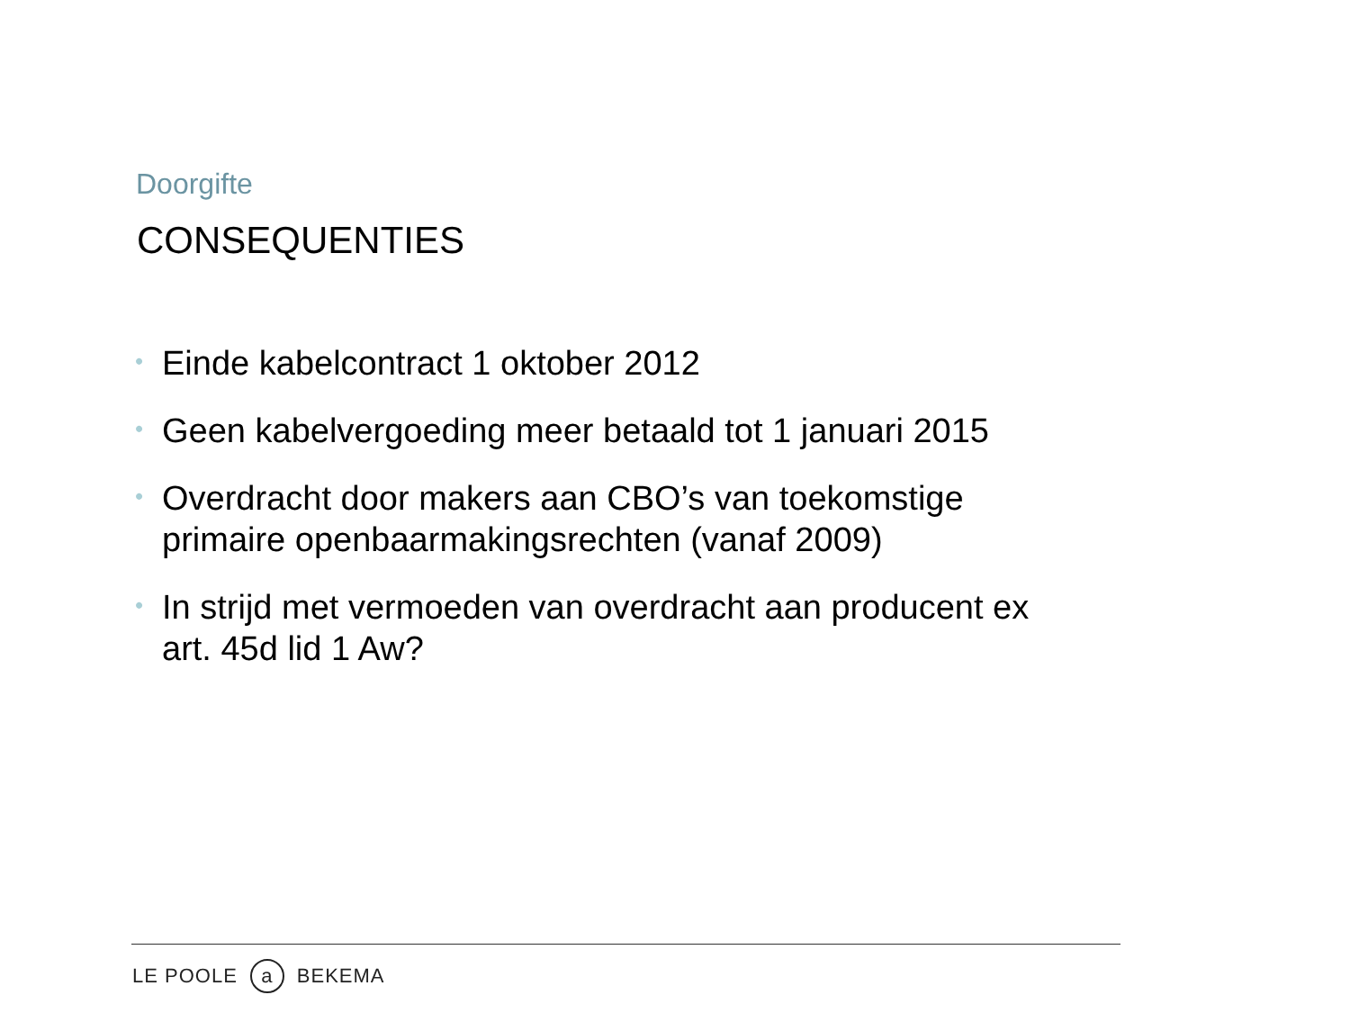Doorgifte
CONSEQUENTIES
• Einde kabelcontract 1 oktober 2012
• Geen kabelvergoeding meer betaald tot 1 januari 2015
• Overdracht door makers aan CBO’s van toekomstige primaire openbaarmakingsrechten (vanaf 2009)
• In strijd met vermoeden van overdracht aan producent ex art. 45d lid 1 Aw?
LE POOLE a BEKEMA